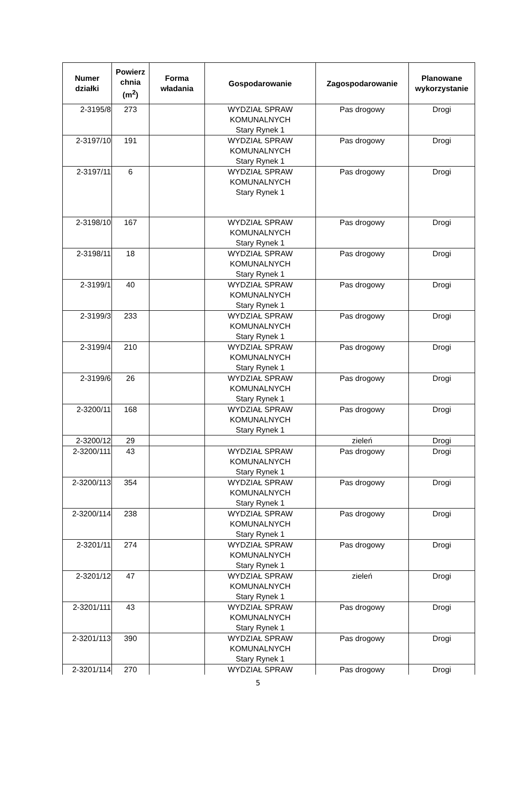| Numer działki | Powierz chnia (m<sup>2</sup>) | Forma władania | Gospodarowanie | Zagospodarowanie | Planowane wykorzystanie |
| --- | --- | --- | --- | --- | --- |
| 2-3195/8 | 273 | | WYDZIAŁ SPRAW KOMUNALNYCH Stary Rynek 1 | Pas drogowy | Drogi |
| 2-3197/10 | 191 | | WYDZIAŁ SPRAW KOMUNALNYCH Stary Rynek 1 | Pas drogowy | Drogi |
| 2-3197/11 | 6 | | WYDZIAŁ SPRAW KOMUNALNYCH Stary Rynek 1 | Pas drogowy | Drogi |
| 2-3198/10 | 167 | | WYDZIAŁ SPRAW KOMUNALNYCH Stary Rynek 1 | Pas drogowy | Drogi |
| 2-3198/11 | 18 | | WYDZIAŁ SPRAW KOMUNALNYCH Stary Rynek 1 | Pas drogowy | Drogi |
| 2-3199/1 | 40 | | WYDZIAŁ SPRAW KOMUNALNYCH Stary Rynek 1 | Pas drogowy | Drogi |
| 2-3199/3 | 233 | | WYDZIAŁ SPRAW KOMUNALNYCH Stary Rynek 1 | Pas drogowy | Drogi |
| 2-3199/4 | 210 | | WYDZIAŁ SPRAW KOMUNALNYCH Stary Rynek 1 | Pas drogowy | Drogi |
| 2-3199/6 | 26 | | WYDZIAŁ SPRAW KOMUNALNYCH Stary Rynek 1 | Pas drogowy | Drogi |
| 2-3200/11 | 168 | | WYDZIAŁ SPRAW KOMUNALNYCH Stary Rynek 1 | Pas drogowy | Drogi |
| 2-3200/12 | 29 | | | zieleń | Drogi |
| 2-3200/111 | 43 | | WYDZIAŁ SPRAW KOMUNALNYCH Stary Rynek 1 | Pas drogowy | Drogi |
| 2-3200/113 | 354 | | WYDZIAŁ SPRAW KOMUNALNYCH Stary Rynek 1 | Pas drogowy | Drogi |
| 2-3200/114 | 238 | | WYDZIAŁ SPRAW KOMUNALNYCH Stary Rynek 1 | Pas drogowy | Drogi |
| 2-3201/11 | 274 | | WYDZIAŁ SPRAW KOMUNALNYCH Stary Rynek 1 | Pas drogowy | Drogi |
| 2-3201/12 | 47 | | WYDZIAŁ SPRAW KOMUNALNYCH Stary Rynek 1 | zieleń | Drogi |
| 2-3201/111 | 43 | | WYDZIAŁ SPRAW KOMUNALNYCH Stary Rynek 1 | Pas drogowy | Drogi |
| 2-3201/113 | 390 | | WYDZIAŁ SPRAW KOMUNALNYCH Stary Rynek 1 | Pas drogowy | Drogi |
| 2-3201/114 | 270 | | WYDZIAŁ SPRAW | Pas drogowy | Drogi |
5